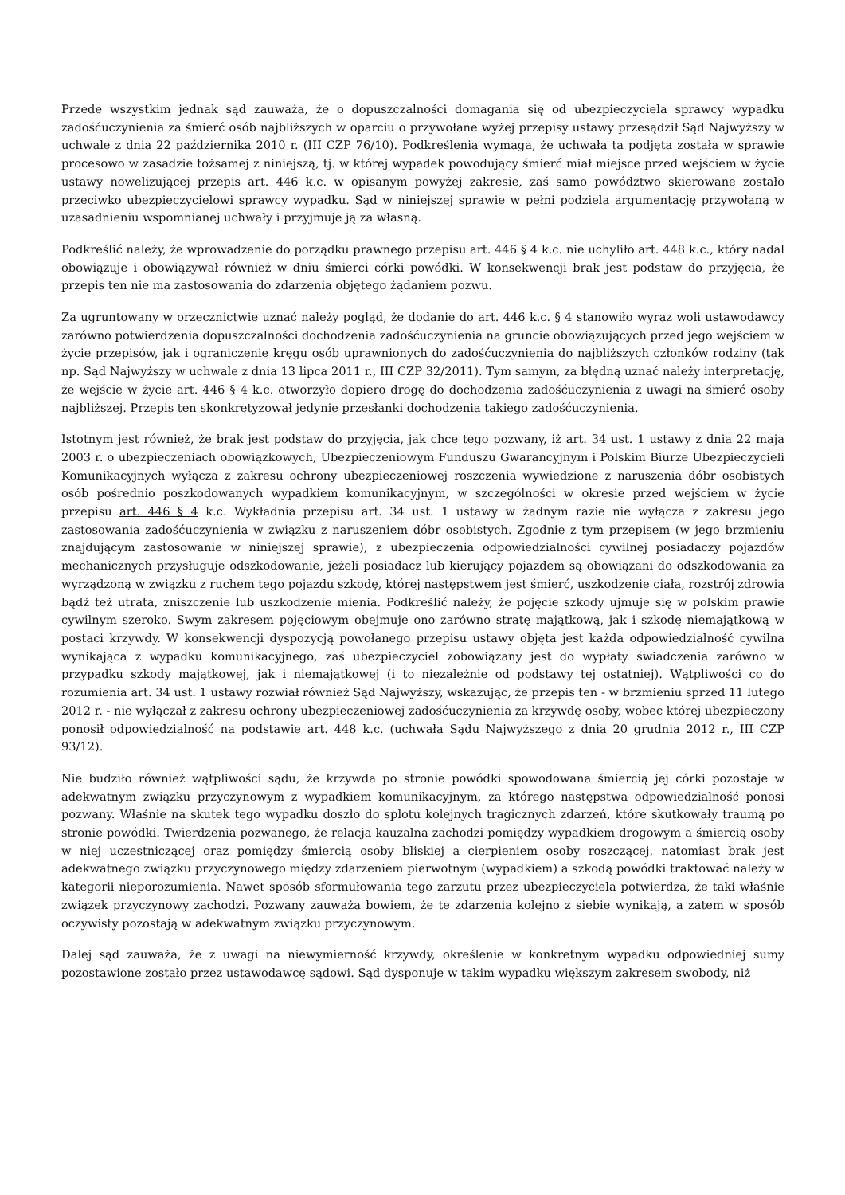Przede wszystkim jednak sąd zauważa, że o dopuszczalności domagania się od ubezpieczyciela sprawcy wypadku zadośćuczynienia za śmierć osób najbliższych w oparciu o przywołane wyżej przepisy ustawy przesądził Sąd Najwyższy w uchwale z dnia 22 października 2010 r. (III CZP 76/10). Podkreślenia wymaga, że uchwała ta podjęta została w sprawie procesowo w zasadzie tożsamej z niniejszą, tj. w której wypadek powodujący śmierć miał miejsce przed wejściem w życie ustawy nowelizującej przepis art. 446 k.c. w opisanym powyżej zakresie, zaś samo powództwo skierowane zostało przeciwko ubezpieczycielowi sprawcy wypadku. Sąd w niniejszej sprawie w pełni podziela argumentację przywołaną w uzasadnieniu wspomnianej uchwały i przyjmuje ją za własną.
Podkreślić należy, że wprowadzenie do porządku prawnego przepisu art. 446 § 4 k.c. nie uchyliło art. 448 k.c., który nadal obowiązuje i obowiązywał również w dniu śmierci córki powódki. W konsekwencji brak jest podstaw do przyjęcia, że przepis ten nie ma zastosowania do zdarzenia objętego żądaniem pozwu.
Za ugruntowany w orzecznictwie uznać należy pogląd, że dodanie do art. 446 k.c. § 4 stanowiło wyraz woli ustawodawcy zarówno potwierdzenia dopuszczalności dochodzenia zadośćuczynienia na gruncie obowiązujących przed jego wejściem w życie przepisów, jak i ograniczenie kręgu osób uprawnionych do zadośćuczynienia do najbliższych członków rodziny (tak np. Sąd Najwyższy w uchwale z dnia 13 lipca 2011 r., III CZP 32/2011). Tym samym, za błędną uznać należy interpretację, że wejście w życie art. 446 § 4 k.c. otworzyło dopiero drogę do dochodzenia zadośćuczynienia z uwagi na śmierć osoby najbliższej. Przepis ten skonkretyzował jedynie przesłanki dochodzenia takiego zadośćuczynienia.
Istotnym jest również, że brak jest podstaw do przyjęcia, jak chce tego pozwany, iż art. 34 ust. 1 ustawy z dnia 22 maja 2003 r. o ubezpieczeniach obowiązkowych, Ubezpieczeniowym Funduszu Gwarancyjnym i Polskim Biurze Ubezpieczycieli Komunikacyjnych wyłącza z zakresu ochrony ubezpieczeniowej roszczenia wywiedzione z naruszenia dóbr osobistych osób pośrednio poszkodowanych wypadkiem komunikacyjnym, w szczególności w okresie przed wejściem w życie przepisu art. 446 § 4 k.c. Wykładnia przepisu art. 34 ust. 1 ustawy w żadnym razie nie wyłącza z zakresu jego zastosowania zadośćuczynienia w związku z naruszeniem dóbr osobistych. Zgodnie z tym przepisem (w jego brzmieniu znajdującym zastosowanie w niniejszej sprawie), z ubezpieczenia odpowiedzialności cywilnej posiadaczy pojazdów mechanicznych przysługuje odszkodowanie, jeżeli posiadacz lub kierujący pojazdem są obowiązani do odszkodowania za wyrządzoną w związku z ruchem tego pojazdu szkodę, której następstwem jest śmierć, uszkodzenie ciała, rozstrój zdrowia bądź też utrata, zniszczenie lub uszkodzenie mienia. Podkreślić należy, że pojęcie szkody ujmuje się w polskim prawie cywilnym szeroko. Swym zakresem pojęciowym obejmuje ono zarówno stratę majątkową, jak i szkodę niemajątkową w postaci krzywdy. W konsekwencji dyspozycją powołanego przepisu ustawy objęta jest każda odpowiedzialność cywilna wynikająca z wypadku komunikacyjnego, zaś ubezpieczyciel zobowiązany jest do wypłaty świadczenia zarówno w przypadku szkody majątkowej, jak i niemajątkowej (i to niezależnie od podstawy tej ostatniej). Wątpliwości co do rozumienia art. 34 ust. 1 ustawy rozwiał również Sąd Najwyższy, wskazując, że przepis ten - w brzmieniu sprzed 11 lutego 2012 r. - nie wyłączał z zakresu ochrony ubezpieczeniowej zadośćuczynienia za krzywdę osoby, wobec której ubezpieczony ponosił odpowiedzialność na podstawie art. 448 k.c. (uchwała Sądu Najwyższego z dnia 20 grudnia 2012 r., III CZP 93/12).
Nie budziło również wątpliwości sądu, że krzywda po stronie powódki spowodowana śmiercią jej córki pozostaje w adekwatnym związku przyczynowym z wypadkiem komunikacyjnym, za którego następstwa odpowiedzialność ponosi pozwany. Właśnie na skutek tego wypadku doszło do splotu kolejnych tragicznych zdarzeń, które skutkowały traumą po stronie powódki. Twierdzenia pozwanego, że relacja kauzalna zachodzi pomiędzy wypadkiem drogowym a śmiercią osoby w niej uczestniczącej oraz pomiędzy śmiercią osoby bliskiej a cierpieniem osoby roszczącej, natomiast brak jest adekwatnego związku przyczynowego między zdarzeniem pierwotnym (wypadkiem) a szkodą powódki traktować należy w kategorii nieporozumienia. Nawet sposób sformułowania tego zarzutu przez ubezpieczyciela potwierdza, że taki właśnie związek przyczynowy zachodzi. Pozwany zauważa bowiem, że te zdarzenia kolejno z siebie wynikają, a zatem w sposób oczywisty pozostają w adekwatnym związku przyczynowym.
Dalej sąd zauważa, że z uwagi na niewymierność krzywdy, określenie w konkretnym wypadku odpowiedniej sumy pozostawione zostało przez ustawodawcę sądowi. Sąd dysponuje w takim wypadku większym zakresem swobody, niż